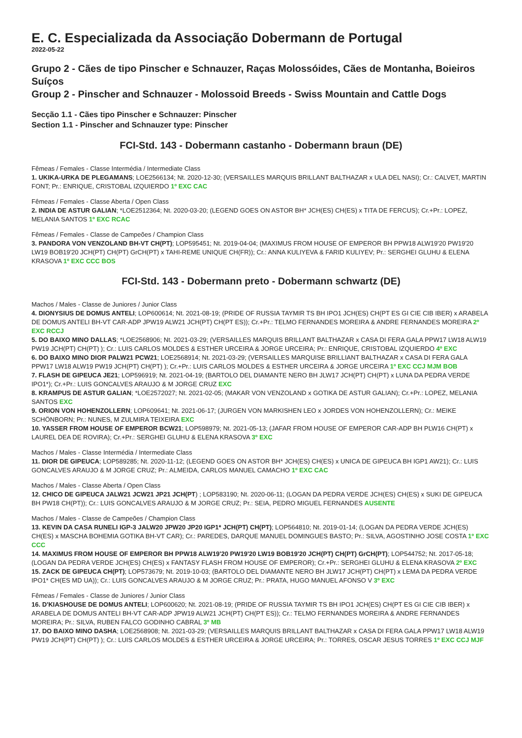E. C. Especializada da Associação Dobermann de Portugal
2022-05-22
Grupo 2 - Cães de tipo Pinscher e Schnauzer, Raças Molossóides, Cães de Montanha, Boieiros Suíços
Group 2 - Pinscher and Schnauzer - Molossoid Breeds - Swiss Mountain and Cattle Dogs
Secção 1.1 - Cães tipo Pinscher e Schnauzer: Pinscher
Section 1.1 - Pinscher and Schnauzer type: Pinscher
FCI-Std. 143 - Dobermann castanho - Dobermann braun (DE)
Fêmeas / Females - Classe Intermédia / Intermediate Class
1. UKIKA-URKA DE PLEGAMANS; LOE2566134; Nt. 2020-12-30; (VERSAILLES MARQUIS BRILLANT BALTHAZAR x ULA DEL NASI); Cr.: CALVET, MARTIN FONT; Pr.: ENRIQUE, CRISTOBAL IZQUIERDO 1º EXC CAC
Fêmeas / Females - Classe Aberta / Open Class
2. INDIA DE ASTUR GALIAN; *LOE2512364; Nt. 2020-03-20; (LEGEND GOES ON ASTOR BH* JCH(ES) CH(ES) x TITA DE FERCUS); Cr.+Pr.: LOPEZ, MELANIA SANTOS 1º EXC RCAC
Fêmeas / Females - Classe de Campeões / Champion Class
3. PANDORA VON VENZOLAND BH-VT CH(PT); LOP595451; Nt. 2019-04-04; (MAXIMUS FROM HOUSE OF EMPEROR BH PPW18 ALW19'20 PW19'20 LW19 BOB19'20 JCH(PT) CH(PT) GrCH(PT) x TAHI-REME UNIQUE CH(FR)); Cr.: ANNA KULIYEVA & FARID KULIYEV; Pr.: SERGHEI GLUHU & ELENA KRASOVA 1º EXC CCC BOS
FCI-Std. 143 - Dobermann preto - Dobermann schwartz (DE)
Machos / Males - Classe de Juniores / Junior Class
4. DIONYSIUS DE DOMUS ANTELI; LOP600614; Nt. 2021-08-19; (PRIDE OF RUSSIA TAYMIR TS BH IPO1 JCH(ES) CH(PT ES GI CIE CIB IBER) x ARABELA DE DOMUS ANTELI BH-VT CAR-ADP JPW19 ALW21 JCH(PT) CH(PT ES)); Cr.+Pr.: TELMO FERNANDES MOREIRA & ANDRE FERNANDES MOREIRA 2º EXC RCCJ
5. DO BAIXO MINO DALLAS; *LOE2568906; Nt. 2021-03-29; (VERSAILLES MARQUIS BRILLANT BALTHAZAR x CASA DI FERA GALA PPW17 LW18 ALW19 PW19 JCH(PT) CH(PT) ); Cr.: LUIS CARLOS MOLDES & ESTHER URCEIRA & JORGE URCEIRA; Pr.: ENRIQUE, CRISTOBAL IZQUIERDO 4º EXC
6. DO BAIXO MINO DIOR PALW21 PCW21; LOE2568914; Nt. 2021-03-29; (VERSAILLES MARQUISE BRILLIANT BALTHAZAR x CASA DI FERA GALA PPW17 LW18 ALW19 PW19 JCH(PT) CH(PT) ); Cr.+Pr.: LUIS CARLOS MOLDES & ESTHER URCEIRA & JORGE URCEIRA 1º EXC CCJ MJM BOB
7. FLASH DE GIPEUCA JE21; LOP596919; Nt. 2021-04-19; (BARTOLO DEL DIAMANTE NERO BH JLW17 JCH(PT) CH(PT) x LUNA DA PEDRA VERDE IPO1*); Cr.+Pr.: LUIS GONCALVES ARAUJO & M JORGE CRUZ EXC
8. KRAMPUS DE ASTUR GALIAN; *LOE2572027; Nt. 2021-02-05; (MAKAR VON VENZOLAND x GOTIKA DE ASTUR GALIAN); Cr.+Pr.: LOPEZ, MELANIA SANTOS EXC
9. ORION VON HOHENZOLLERN; LOP609641; Nt. 2021-06-17; (JURGEN VON MARKISHEN LEO x JORDES VON HOHENZOLLERN); Cr.: MEIKE SCHÖNBORN; Pr.: NUNES, M ZULMIRA TEIXEIRA EXC
10. YASSER FROM HOUSE OF EMPEROR BCW21; LOP598979; Nt. 2021-05-13; (JAFAR FROM HOUSE OF EMPEROR CAR-ADP BH PLW16 CH(PT) x LAUREL DEA DE ROVIRA); Cr.+Pr.: SERGHEI GLUHU & ELENA KRASOVA 3º EXC
Machos / Males - Classe Intermédia / Intermediate Class
11. DIOR DE GIPEUCA; LOP589285; Nt. 2020-11-12; (LEGEND GOES ON ASTOR BH* JCH(ES) CH(ES) x UNICA DE GIPEUCA BH IGP1 AW21); Cr.: LUIS GONCALVES ARAUJO & M JORGE CRUZ; Pr.: ALMEIDA, CARLOS MANUEL CAMACHO 1º EXC CAC
Machos / Males - Classe Aberta / Open Class
12. CHICO DE GIPEUCA JALW21 JCW21 JP21 JCH(PT) ; LOP583190; Nt. 2020-06-11; (LOGAN DA PEDRA VERDE JCH(ES) CH(ES) x SUKI DE GIPEUCA BH PW18 CH(PT)); Cr.: LUIS GONCALVES ARAUJO & M JORGE CRUZ; Pr.: SEIA, PEDRO MIGUEL FERNANDES AUSENTE
Machos / Males - Classe de Campeões / Champion Class
13. KEVIN DA CASA RUNELI IGP-3 JALW20 JPW20 JP20 IGP1* JCH(PT) CH(PT); LOP564810; Nt. 2019-01-14; (LOGAN DA PEDRA VERDE JCH(ES) CH(ES) x MASCHA BOHEMIA GOTIKA BH-VT CAR); Cr.: PAREDES, DARQUE MANUEL DOMINGUES BASTO; Pr.: SILVA, AGOSTINHO JOSE COSTA 1º EXC CCC
14. MAXIMUS FROM HOUSE OF EMPEROR BH PPW18 ALW19'20 PW19'20 LW19 BOB19'20 JCH(PT) CH(PT) GrCH(PT); LOP544752; Nt. 2017-05-18; (LOGAN DA PEDRA VERDE JCH(ES) CH(ES) x FANTASY FLASH FROM HOUSE OF EMPEROR); Cr.+Pr.: SERGHEI GLUHU & ELENA KRASOVA 2º EXC
15. ZACK DE GIPEUCA CH(PT); LOP573679; Nt. 2019-10-03; (BARTOLO DEL DIAMANTE NERO BH JLW17 JCH(PT) CH(PT) x LEMA DA PEDRA VERDE IPO1* CH(ES MD UA)); Cr.: LUIS GONCALVES ARAUJO & M JORGE CRUZ; Pr.: PRATA, HUGO MANUEL AFONSO V 3º EXC
Fêmeas / Females - Classe de Juniores / Junior Class
16. D'KIASHOUSE DE DOMUS ANTELI; LOP600620; Nt. 2021-08-19; (PRIDE OF RUSSIA TAYMIR TS BH IPO1 JCH(ES) CH(PT ES GI CIE CIB IBER) x ARABELA DE DOMUS ANTELI BH-VT CAR-ADP JPW19 ALW21 JCH(PT) CH(PT ES)); Cr.: TELMO FERNANDES MOREIRA & ANDRE FERNANDES MOREIRA; Pr.: SILVA, RUBEN FALCO GODINHO CABRAL 3º MB
17. DO BAIXO MINO DASHA; LOE2568908; Nt. 2021-03-29; (VERSAILLES MARQUIS BRILLANT BALTHAZAR x CASA DI FERA GALA PPW17 LW18 ALW19 PW19 JCH(PT) CH(PT) ); Cr.: LUIS CARLOS MOLDES & ESTHER URCEIRA & JORGE URCEIRA; Pr.: TORRES, OSCAR JESUS TORRES 1º EXC CCJ MJF